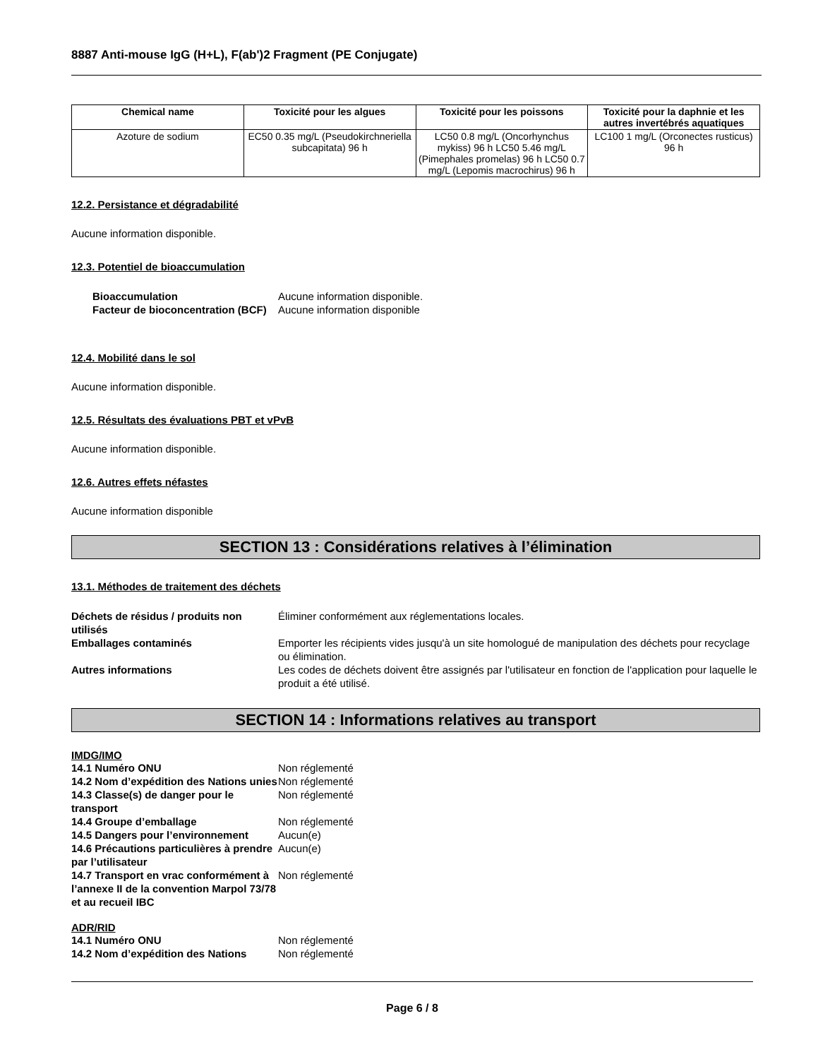8887 Anti-mouse IgG (H+L), F(ab')2 Fragment (PE Conjugate)
| Chemical name | Toxicité pour les algues | Toxicité pour les poissons | Toxicité pour la daphnie et les autres invertébrés aquatiques |
| --- | --- | --- | --- |
| Azoture de sodium | EC50 0.35 mg/L (Pseudokirchneriella subcapitata) 96 h | LC50 0.8 mg/L (Oncorhynchus mykiss) 96 h LC50 5.46 mg/L (Pimephales promelas) 96 h LC50 0.7 mg/L (Lepomis macrochirus) 96 h | LC100 1 mg/L (Orconectes rusticus) 96 h |
12.2. Persistance et dégradabilité
Aucune information disponible.
12.3. Potentiel de bioaccumulation
Bioaccumulation Aucune information disponible. Facteur de bioconcentration (BCF) Aucune information disponible
12.4. Mobilité dans le sol
Aucune information disponible.
12.5. Résultats des évaluations PBT et vPvB
Aucune information disponible.
12.6. Autres effets néfastes
Aucune information disponible
SECTION 13 : Considérations relatives à l’élimination
13.1. Méthodes de traitement des déchets
Déchets de résidus / produits non utilisés Éliminer conformément aux réglementations locales. Emballages contaminés Emporter les récipients vides jusqu'à un site homologué de manipulation des déchets pour recyclage ou élimination. Autres informations Les codes de déchets doivent être assignés par l'utilisateur en fonction de l'application pour laquelle le produit a été utilisé.
SECTION 14 : Informations relatives au transport
IMDG/IMO
14.1 Numéro ONU Non réglementé 14.2 Nom d’expédition des Nations unies Non réglementé 14.3 Classe(s) de danger pour le transport Non réglementé 14.4 Groupe d’emballage Non réglementé 14.5 Dangers pour l’environnement Aucun(e) 14.6 Précautions particulières à prendre par l’utilisateur Aucun(e) 14.7 Transport en vrac conformément à l’annexe II de la convention Marpol 73/78 et au recueil IBC Non réglementé
ADR/RID
14.1 Numéro ONU Non réglementé 14.2 Nom d’expédition des Nations Non réglementé
Page 6 / 8